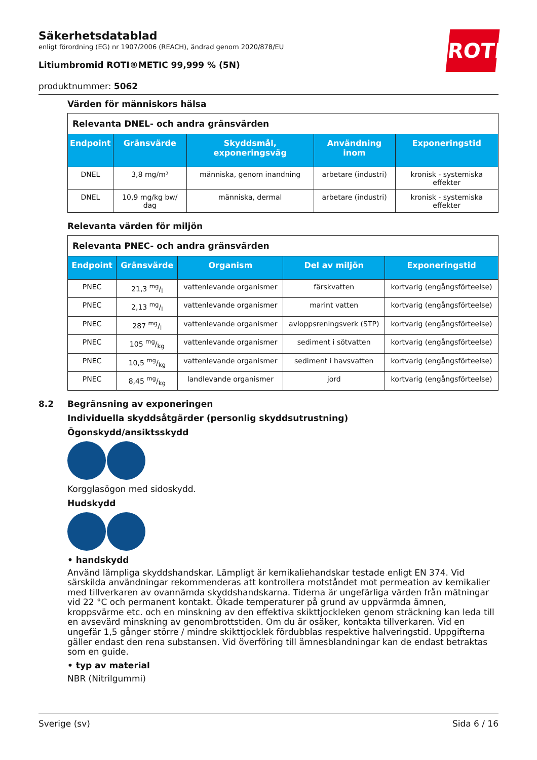ROTH
Säkerhetsdatablad
enligt förordning (EG) nr 1907/2006 (REACH), ändrad genom 2020/878/EU
Litiumbromid ROTI®METIC 99,999 % (5N)
produktnummer: 5062
Värden för människors hälsa
| Relevanta DNEL- och andra gränsvärden | | | | |
| Endpoint | Gränsvärde | Skyddsmål, exponeringsväg | Användning inom | Exponeringstid |
| DNEL | 3,8 mg/m³ | människa, genom inandning | arbetare (industri) | kronisk - systemiska effekter |
| DNEL | 10,9 mg/kg bw/ dag | människa, dermal | arbetare (industri) | kronisk - systemiska effekter |
Relevanta värden för miljön
| Relevanta PNEC- och andra gränsvärden | | | | |
| Endpoint | Gränsvärde | Organism | Del av miljön | Exponeringstid |
| PNEC | 21,3 mg/l | vattenlevande organismer | färskvatten | kortvarig (engångsförteelse) |
| PNEC | 2,13 mg/l | vattenlevande organismer | marint vatten | kortvarig (engångsförteelse) |
| PNEC | 287 mg/l | vattenlevande organismer | avloppsreningsverk (STP) | kortvarig (engångsförteelse) |
| PNEC | 105 mg/kg | vattenlevande organismer | sediment i sötvatten | kortvarig (engångsförteelse) |
| PNEC | 10,5 mg/kg | vattenlevande organismer | sediment i havsvatten | kortvarig (engångsförteelse) |
| PNEC | 8,45 mg/kg | landlevande organismer | jord | kortvarig (engångsförteelse) |
8.2 Begränsning av exponeringen
Individuella skyddsåtgärder (personlig skyddsutrustning)
Ögonskydd/ansiktsskydd
Korgglasögon med sidoskydd.
Hudskydd
• handskydd
Använd lämpliga skyddshandskar. Lämpligt är kemikaliehandskar testade enligt EN 374. Vid särskilda användningar rekommenderas att kontrollera motståndet mot permeation av kemikalier med tillverkaren av ovannämda skyddshandskarna. Tiderna är ungefärliga värden från mätningar vid 22 °C och permanent kontakt. Ökade temperaturer på grund av uppvärmda ämnen, kroppsvärme etc. och en minskning av den effektiva skikttjockleken genom sträckning kan leda till en avsevärd minskning av genombrottstiden. Om du är osäker, kontakta tillverkaren. Vid en ungefär 1,5 gånger större / mindre skikttjocklek fördubblas respektive halveringstid. Uppgifterna gäller endast den rena substansen. Vid överföring till ämnesblandningar kan de endast betraktas som en guide.
• typ av material
NBR (Nitrilgummi)
Sverige (sv) Sida 6 / 16